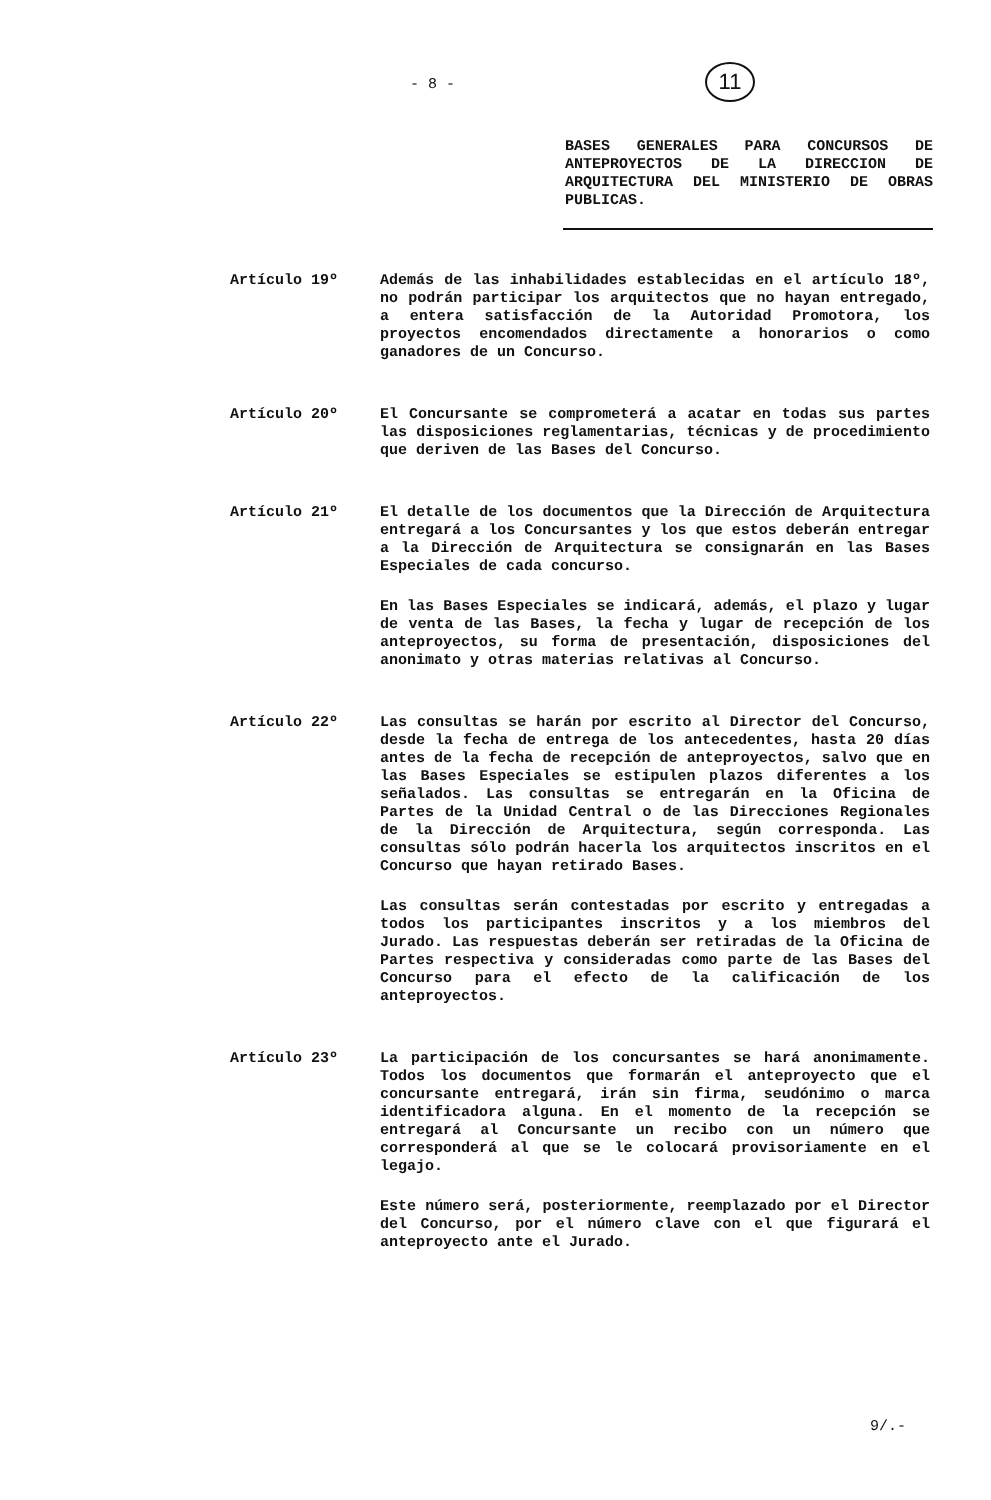- 8 - 11
BASES GENERALES PARA CONCURSOS DE ANTEPROYECTOS DE LA DIRECCION DE ARQUITECTURA DEL MINISTERIO DE OBRAS PUBLICAS.
Artículo 19º Además de las inhabilidades establecidas en el artículo 18º, no podrán participar los arquitectos que no hayan entregado, a entera satisfacción de la Autoridad Promotora, los proyectos encomendados directamente a honorarios o como ganadores de un Concurso.
Artículo 20º El Concursante se comprometerá a acatar en todas sus partes las disposiciones reglamentarias, técnicas y de procedimiento que deriven de las Bases del Concurso.
Artículo 21º El detalle de los documentos que la Dirección de Arquitectura entregará a los Concursantes y los que estos deberán entregar a la Dirección de Arquitectura se consignarán en las Bases Especiales de cada concurso.
En las Bases Especiales se indicará, además, el plazo y lugar de venta de las Bases, la fecha y lugar de recepción de los anteproyectos, su forma de presentación, disposiciones del anonimato y otras materias relativas al Concurso.
Artículo 22º Las consultas se harán por escrito al Director del Concurso, desde la fecha de entrega de los antecedentes, hasta 20 días antes de la fecha de recepción de anteproyectos, salvo que en las Bases Especiales se estipulen plazos diferentes a los señalados. Las consultas se entregarán en la Oficina de Partes de la Unidad Central o de las Direcciones Regionales de la Dirección de Arquitectura, según corresponda. Las consultas sólo podrán hacerla los arquitectos inscritos en el Concurso que hayan retirado Bases.
Las consultas serán contestadas por escrito y entregadas a todos los participantes inscritos y a los miembros del Jurado. Las respuestas deberán ser retiradas de la Oficina de Partes respectiva y consideradas como parte de las Bases del Concurso para el efecto de la calificación de los anteproyectos.
Artículo 23º La participación de los concursantes se hará anonimamente. Todos los documentos que formarán el anteproyecto que el concursante entregará, irán sin firma, seudónimo o marca identificadora alguna. En el momento de la recepción se entregará al Concursante un recibo con un número que corresponderá al que se le colocará provisoriamente en el legajo.
Este número será, posteriormente, reemplazado por el Director del Concurso, por el número clave con el que figurará el anteproyecto ante el Jurado.
9/.-